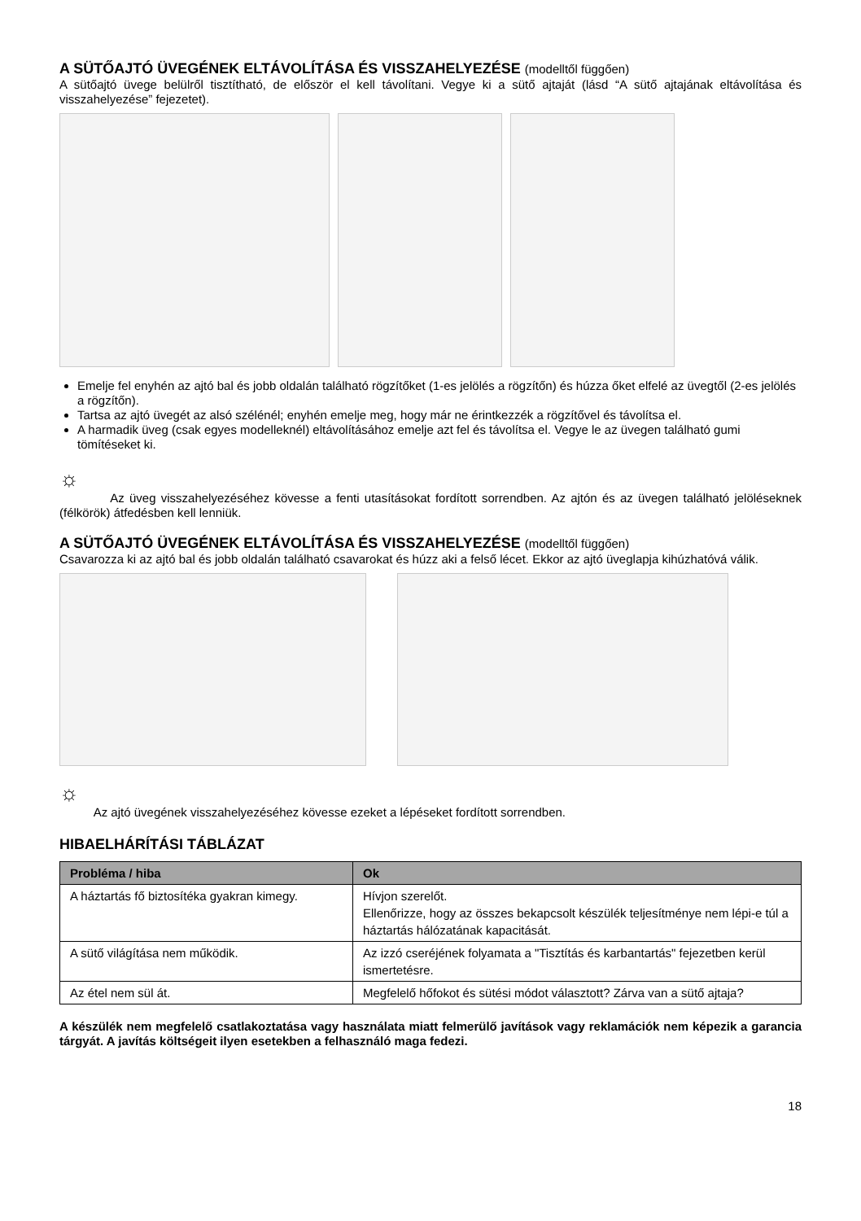A SÜTŐAJTÓ ÜVEGÉNEK ELTÁVOLÍTÁSA ÉS VISSZAHELYEZÉSE (modelltől függően)
A sütőajtó üvege belülről tisztítható, de először el kell távolítani. Vegye ki a sütő ajtaját (lásd “A sütő ajtajának eltávolítása és visszahelyezése” fejezetet).
Emelje fel enyhén az ajtó bal és jobb oldalán található rögzítőket (1-es jelölés a rögzítőn) és húzza őket elfelé az üvegtől (2-es jelölés a rögzítőn).
Tartsa az ajtó üvegét az alsó szélénél; enyhén emelje meg, hogy már ne érintkezzék a rögzítővel és távolítsa el.
A harmadik üveg (csak egyes modelleknél) eltávolításához emelje azt fel és távolítsa el. Vegye le az üvegen található gumi tömítéseket ki.
☼
Az üveg visszahelyezéséhez kövesse a fenti utasításokat fordított sorrendben. Az ajtón és az üvegen található jelöléseknek (félkörök) átfedésben kell lenniük.
A SÜTŐAJTÓ ÜVEGÉNEK ELTÁVOLÍTÁSA ÉS VISSZAHELYEZÉSE (modelltől függően)
Csavarozza ki az ajtó bal és jobb oldalán található csavarokat és húzz aki a felső lécet. Ekkor az ajtó üveglapja kihúzhatóvá válik.
☼
Az ajtó üvegének visszahelyezéséhez kövesse ezeket a lépéseket fordított sorrendben.
HIBAELHÁRÍTÁSI TÁBLÁZAT
| Probléma / hiba | Ok |
| --- | --- |
| A háztartás fő biztosítéka gyakran kimegy. | Hívjon szerelőt. Ellenőrizze, hogy az összes bekapcsolt készülék teljesítménye nem lépi-e túl a háztartás hálózatának kapacitását. |
| A sütő világítása nem működik. | Az izzó cseréjének folyamata a "Tisztítás és karbantartás" fejezetben kerül ismertetésre. |
| Az étel nem sül át. | Megfelelő hőfokot és sütési módot választott? Zárva van a sütő ajtaja? |
A készülék nem megfelelő csatlakoztatása vagy használata miatt felmerülő javítások vagy reklamációk nem képezik a garancia tárgyát. A javítás költségeit ilyen esetekben a felhasználó maga fedezi.
18